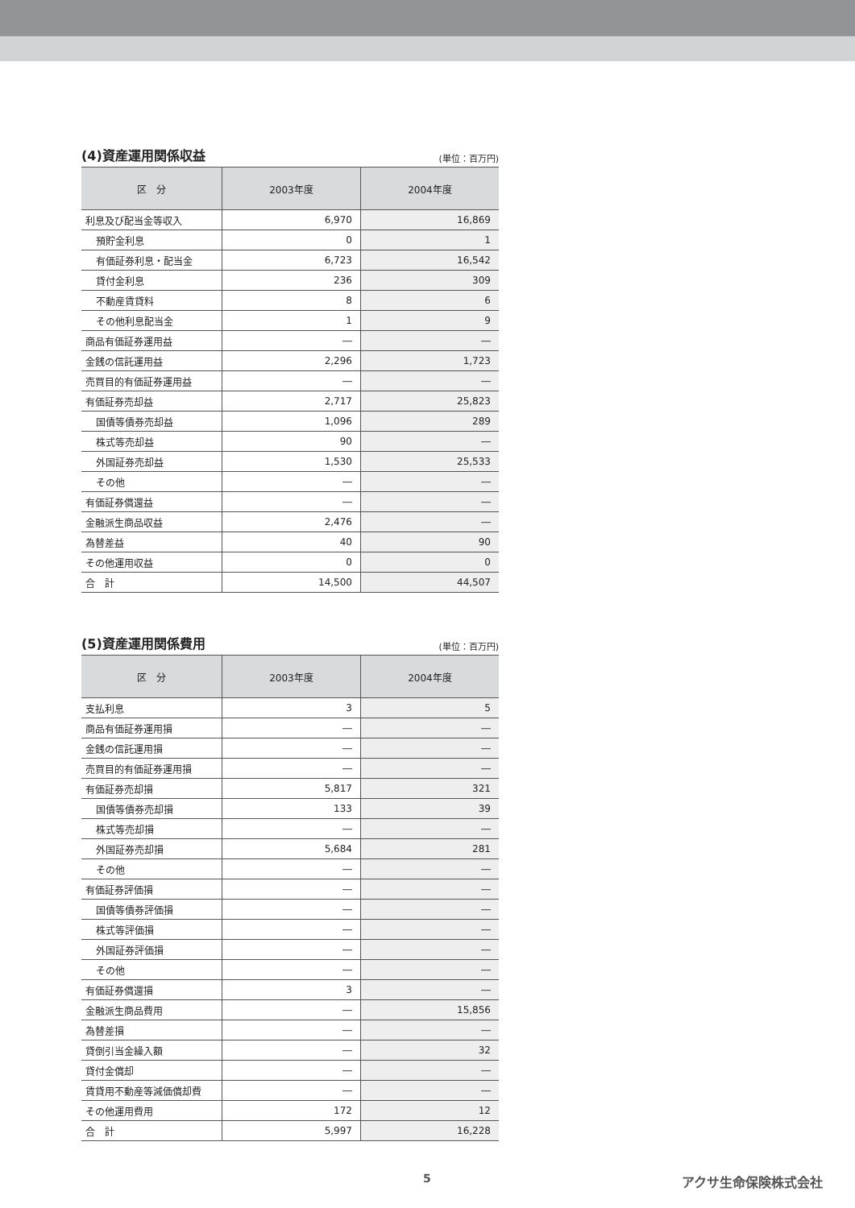(4)資産運用関係収益 (単位：百万円)
| 区 分 | 2003年度 | 2004年度 |
| --- | --- | --- |
| 利息及び配当金等収入 | 6,970 | 16,869 |
| 預貯金利息 | 0 | 1 |
| 有価証券利息・配当金 | 6,723 | 16,542 |
| 貸付金利息 | 236 | 309 |
| 不動産賃貸料 | 8 | 6 |
| その他利息配当金 | 1 | 9 |
| 商品有価証券運用益 | ― | ― |
| 金銭の信託運用益 | 2,296 | 1,723 |
| 売買目的有価証券運用益 | ― | ― |
| 有価証券売却益 | 2,717 | 25,823 |
| 国債等債券売却益 | 1,096 | 289 |
| 株式等売却益 | 90 | ― |
| 外国証券売却益 | 1,530 | 25,533 |
| その他 | ― | ― |
| 有価証券償還益 | ― | ― |
| 金融派生商品収益 | 2,476 | ― |
| 為替差益 | 40 | 90 |
| その他運用収益 | 0 | 0 |
| 合 計 | 14,500 | 44,507 |
(5)資産運用関係費用 (単位：百万円)
| 区 分 | 2003年度 | 2004年度 |
| --- | --- | --- |
| 支払利息 | 3 | 5 |
| 商品有価証券運用損 | ― | ― |
| 金銭の信託運用損 | ― | ― |
| 売買目的有価証券運用損 | ― | ― |
| 有価証券売却損 | 5,817 | 321 |
| 国債等債券売却損 | 133 | 39 |
| 株式等売却損 | ― | ― |
| 外国証券売却損 | 5,684 | 281 |
| その他 | ― | ― |
| 有価証券評価損 | ― | ― |
| 国債等債券評価損 | ― | ― |
| 株式等評価損 | ― | ― |
| 外国証券評価損 | ― | ― |
| その他 | ― | ― |
| 有価証券償還損 | 3 | ― |
| 金融派生商品費用 | ― | 15,856 |
| 為替差損 | ― | ― |
| 貸倒引当金繰入額 | ― | 32 |
| 貸付金償却 | ― | ― |
| 賃貸用不動産等減価償却費 | ― | ― |
| その他運用費用 | 172 | 12 |
| 合 計 | 5,997 | 16,228 |
5 アクサ生命保険株式会社